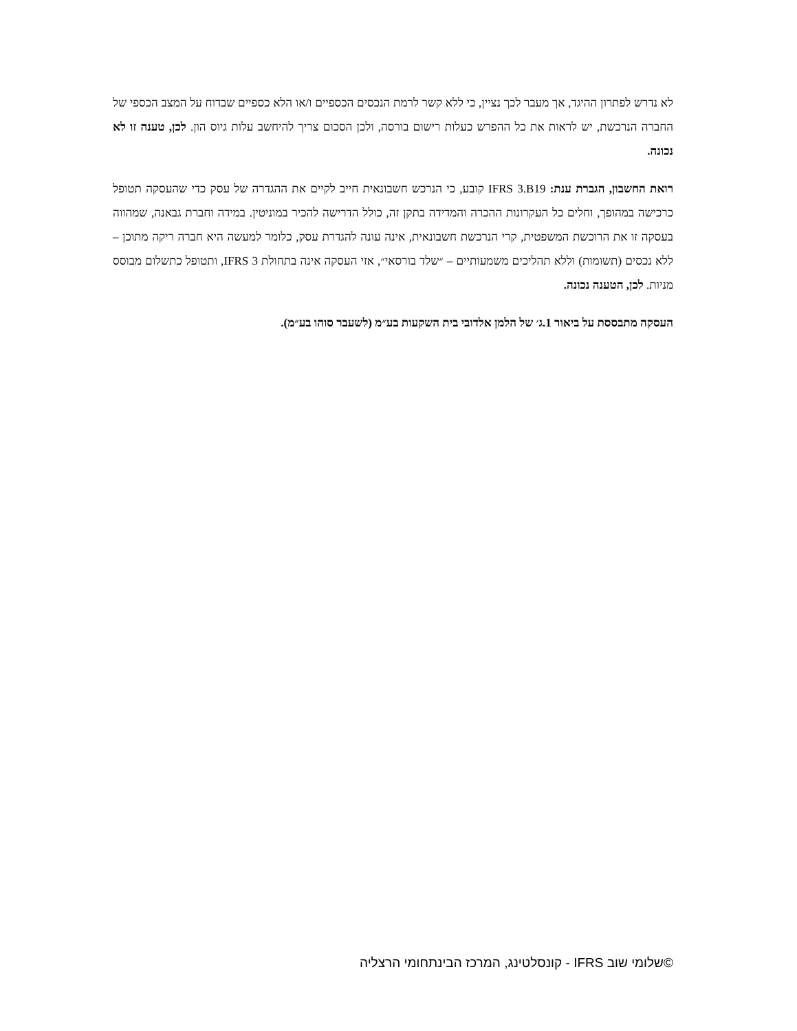לא נדרש לפתרון ההיגד, אך מעבר לכך נציין, כי ללא קשר לרמת הנכסים הכספיים ו/או הלא כספיים שבדוח על המצב הכספי של החברה הנרכשת, יש לראות את כל ההפרש כעלות רישום בורסה, ולכן הסכום צריך להיחשב עלות גיוס הון. לכן, טענה זו לא נכונה.
רואת החשבון, הגברת ענת: IFRS 3.B19 קובע, כי הנרכש חשבונאית חייב לקיים את ההגדרה של עסק כדי שהעסקה תטופל כרכישה במהופך, וחלים כל העקרונות ההכרה והמדידה בתקן זה, כולל הדרישה להכיר במוניטין. במידה וחברת גבאנה, שמהווה בעסקה זו את הרוכשת המשפטית, קרי הנרכשת חשבונאית, אינה עונה להגדרת עסק, כלומר למעשה היא חברה ריקה מתוכן – ללא נכסים (תשומות) וללא תהליכים משמעותיים – ״שלד בורסאי״, אזי העסקה אינה בתחולת IFRS 3, ותטופל כתשלום מבוסס מניות. לכן, הטענה נכונה.
העסקה מתבססת על ביאור 1.ג׳ של הלמן אלדובי בית השקעות בע״מ (לשעבר סוהו בע״מ).
©שלומי שוב IFRS - קונסלטינג, המרכז הבינתחומי הרצליה